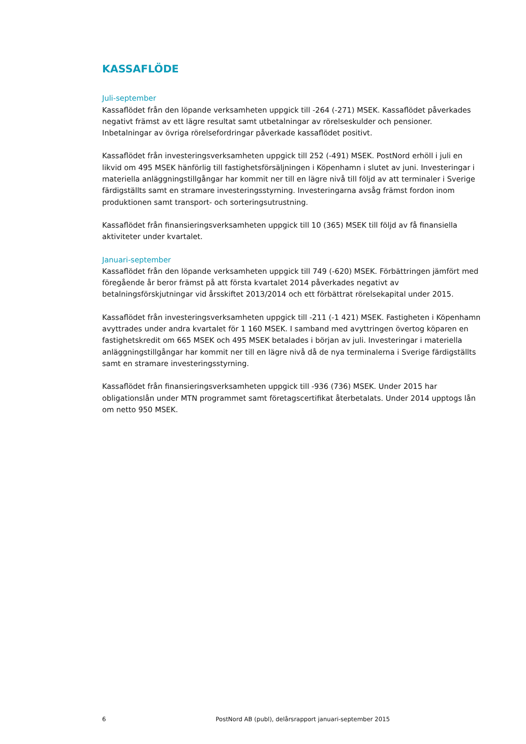KASSAFLÖDE
Juli-september
Kassaflödet från den löpande verksamheten uppgick till -264 (-271) MSEK. Kassaflödet påverkades negativt främst av ett lägre resultat samt utbetalningar av rörelseskulder och pensioner. Inbetalningar av övriga rörelsefordringar påverkade kassaflödet positivt.
Kassaflödet från investeringsverksamheten uppgick till 252 (-491) MSEK. PostNord erhöll i juli en likvid om 495 MSEK hänförlig till fastighetsförsäljningen i Köpenhamn i slutet av juni. Investeringar i materiella anläggningstillgångar har kommit ner till en lägre nivå till följd av att terminaler i Sverige färdigställts samt en stramare investeringsstyrning. Investeringarna avsåg främst fordon inom produktionen samt transport- och sorteringsutrustning.
Kassaflödet från finansieringsverksamheten uppgick till 10 (365) MSEK till följd av få finansiella aktiviteter under kvartalet.
Januari-september
Kassaflödet från den löpande verksamheten uppgick till 749 (-620) MSEK. Förbättringen jämfört med föregående år beror främst på att första kvartalet 2014 påverkades negativt av betalningsförskjutningar vid årsskiftet 2013/2014 och ett förbättrat rörelsekapital under 2015.
Kassaflödet från investeringsverksamheten uppgick till -211 (-1 421) MSEK. Fastigheten i Köpenhamn avyttrades under andra kvartalet för 1 160 MSEK. I samband med avyttringen övertog köparen en fastighetskredit om 665 MSEK och 495 MSEK betalades i början av juli. Investeringar i materiella anläggningstillgångar har kommit ner till en lägre nivå då de nya terminalerna i Sverige färdigställts samt en stramare investeringsstyrning.
Kassaflödet från finansieringsverksamheten uppgick till -936 (736) MSEK. Under 2015 har obligationslån under MTN programmet samt företagscertifikat återbetalats. Under 2014 upptogs lån om netto 950 MSEK.
6 PostNord AB (publ), delårsrapport januari-september 2015